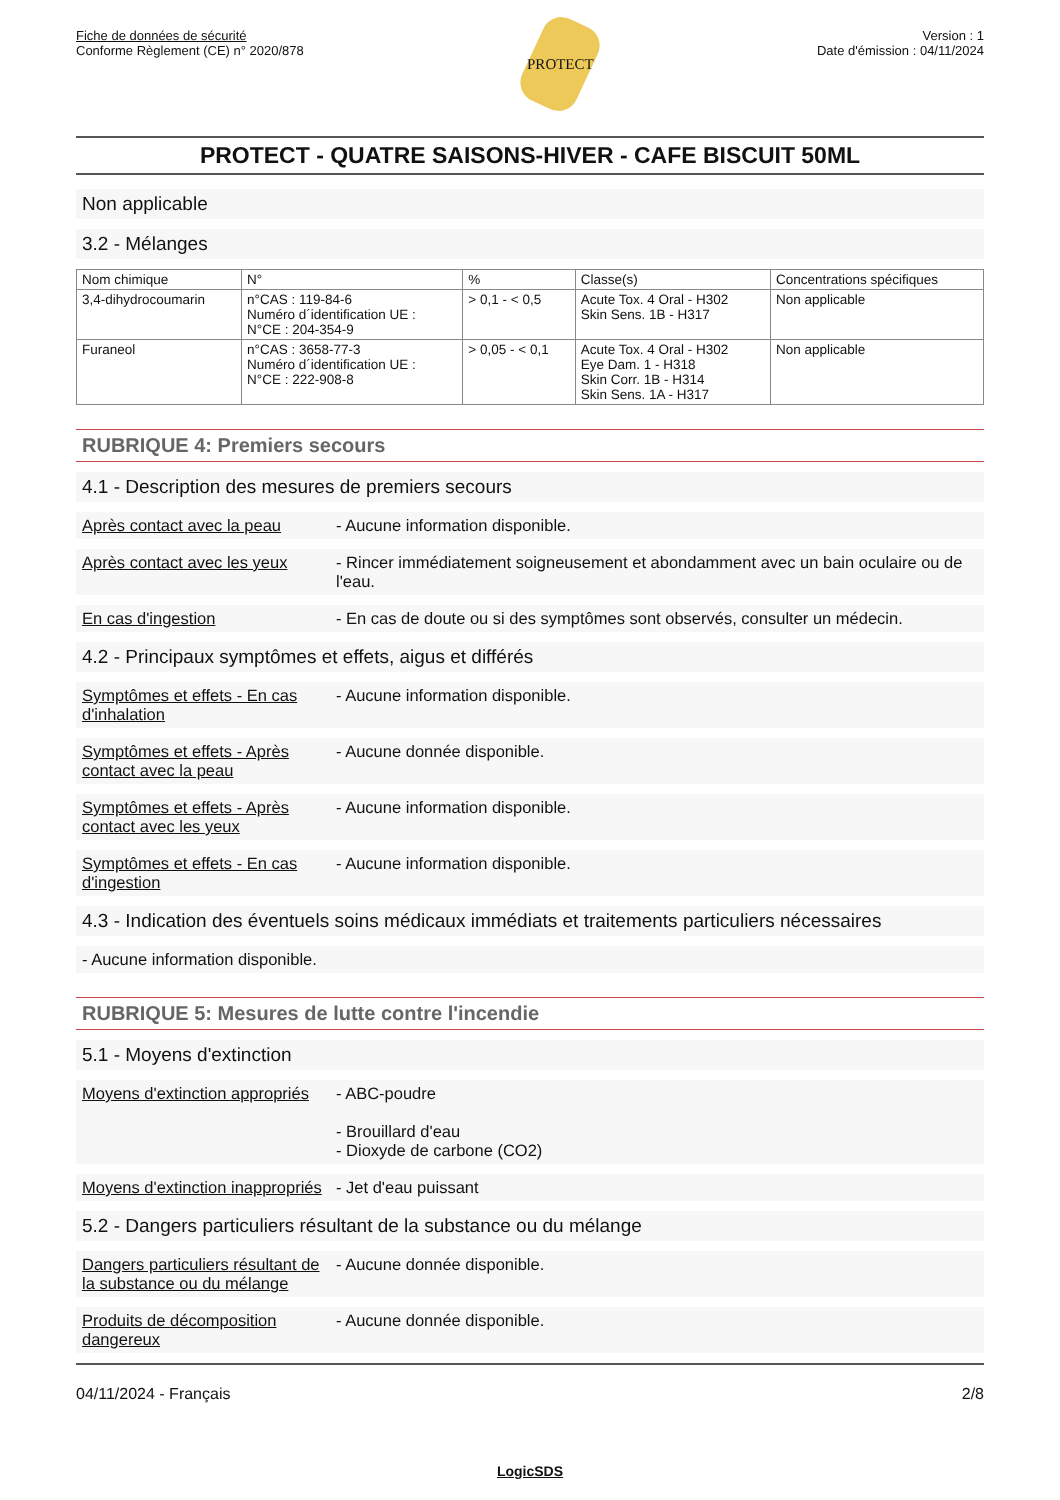Fiche de données de sécurité
Conforme Règlement (CE) n° 2020/878
PROTECT
Version : 1
Date d'émission : 04/11/2024
PROTECT - QUATRE SAISONS-HIVER - CAFE BISCUIT 50ML
Non applicable
3.2 - Mélanges
| Nom chimique | N° | % | Classe(s) | Concentrations spécifiques |
| --- | --- | --- | --- | --- |
| 3,4-dihydrocoumarin | n°CAS : 119-84-6 Numéro d´identification UE : N°CE : 204-354-9 | > 0,1 - < 0,5 | Acute Tox. 4 Oral - H302 Skin Sens. 1B - H317 | Non applicable |
| Furaneol | n°CAS : 3658-77-3 Numéro d´identification UE : N°CE : 222-908-8 | > 0,05 - < 0,1 | Acute Tox. 4 Oral - H302 Eye Dam. 1 - H318 Skin Corr. 1B - H314 Skin Sens. 1A - H317 | Non applicable |
RUBRIQUE 4: Premiers secours
4.1 - Description des mesures de premiers secours
Après contact avec la peau
- Aucune information disponible.
Après contact avec les yeux
- Rincer immédiatement soigneusement et abondamment avec un bain oculaire ou de l'eau.
En cas d'ingestion - En cas de doute ou si des symptômes sont observés, consulter un médecin.
4.2 - Principaux symptômes et effets, aigus et différés
Symptômes et effets - En cas d'inhalation
- Aucune information disponible.
Symptômes et effets - Après contact avec la peau
- Aucune donnée disponible.
Symptômes et effets - Après contact avec les yeux
- Aucune information disponible.
Symptômes et effets - En cas d'ingestion
- Aucune information disponible.
4.3 - Indication des éventuels soins médicaux immédiats et traitements particuliers nécessaires
- Aucune information disponible.
RUBRIQUE 5: Mesures de lutte contre l'incendie
5.1 - Moyens d'extinction
Moyens d'extinction appropriés
- ABC-poudre
- Brouillard d'eau
- Dioxyde de carbone (CO2)
Moyens d'extinction inappropriés
- Jet d'eau puissant
5.2 - Dangers particuliers résultant de la substance ou du mélange
Dangers particuliers résultant de la substance ou du mélange
- Aucune donnée disponible.
Produits de décomposition dangereux
- Aucune donnée disponible.
04/11/2024 - Français 2/8
LogicSDS